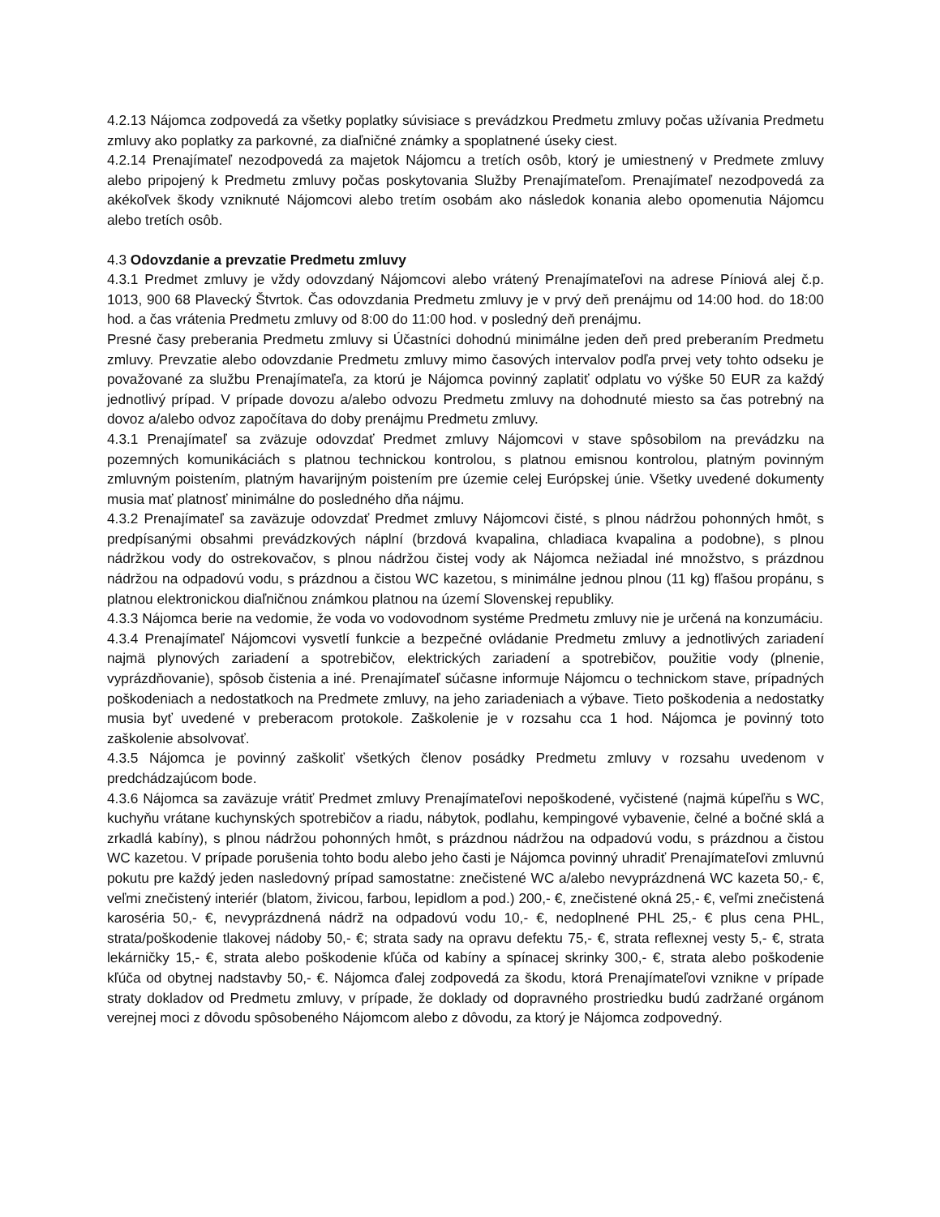4.2.13 Nájomca zodpovedá za všetky poplatky súvisiace s prevádzkou Predmetu zmluvy počas užívania Predmetu zmluvy ako poplatky za parkovné, za diaľničné známky a spoplatnené úseky ciest.
4.2.14 Prenajímateľ nezodpovedá za majetok Nájomcu a tretích osôb, ktorý je umiestnený v Predmete zmluvy alebo pripojený k Predmetu zmluvy počas poskytovania Služby Prenajímateľom. Prenajímateľ nezodpovedá za akékoľvek škody vzniknuté Nájomcovi alebo tretím osobám ako následok konania alebo opomenutia Nájomcu alebo tretích osôb.
4.3 Odovzdanie a prevzatie Predmetu zmluvy
4.3.1 Predmet zmluvy je vždy odovzdaný Nájomcovi alebo vrátený Prenajímateľovi na adrese Píniová alej č.p. 1013, 900 68 Plavecký Štvrtok. Čas odovzdania Predmetu zmluvy je v prvý deň prenájmu od 14:00 hod. do 18:00 hod. a čas vrátenia Predmetu zmluvy od 8:00 do 11:00 hod. v posledný deň prenájmu.
Presné časy preberania Predmetu zmluvy si Účastníci dohodnú minimálne jeden deň pred preberaním Predmetu zmluvy. Prevzatie alebo odovzdanie Predmetu zmluvy mimo časových intervalov podľa prvej vety tohto odseku je považované za službu Prenajímateľa, za ktorú je Nájomca povinný zaplatiť odplatu vo výške 50 EUR za každý jednotlivý prípad. V prípade dovozu a/alebo odvozu Predmetu zmluvy na dohodnuté miesto sa čas potrebný na dovoz a/alebo odvoz započítava do doby prenájmu Predmetu zmluvy.
4.3.1 Prenajímateľ sa zväzuje odovzdať Predmet zmluvy Nájomcovi v stave spôsobilom na prevádzku na pozemných komunikáciách s platnou technickou kontrolou, s platnou emisnou kontrolou, platným povinným zmluvným poistením, platným havarijným poistením pre územie celej Európskej únie. Všetky uvedené dokumenty musia mať platnosť minimálne do posledného dňa nájmu.
4.3.2 Prenajímateľ sa zaväzuje odovzdať Predmet zmluvy Nájomcovi čisté, s plnou nádržou pohonných hmôt, s predpísanými obsahmi prevádzkových náplní (brzdová kvapalina, chladiaca kvapalina a podobne), s plnou nádržkou vody do ostrekovačov, s plnou nádržou čistej vody ak Nájomca nežiadal iné množstvo, s prázdnou nádržou na odpadovú vodu, s prázdnou a čistou WC kazetou, s minimálne jednou plnou (11 kg) fľašou propánu, s platnou elektronickou diaľničnou známkou platnou na území Slovenskej republiky.
4.3.3 Nájomca berie na vedomie, že voda vo vodovodnom systéme Predmetu zmluvy nie je určená na konzumáciu.
4.3.4 Prenajímateľ Nájomcovi vysvetlí funkcie a bezpečné ovládanie Predmetu zmluvy a jednotlivých zariadení najmä plynových zariadení a spotrebičov, elektrických zariadení a spotrebičov, použitie vody (plnenie, vyprázdňovanie), spôsob čistenia a iné. Prenajímateľ súčasne informuje Nájomcu o technickom stave, prípadných poškodeniach a nedostatkoch na Predmete zmluvy, na jeho zariadeniach a výbave. Tieto poškodenia a nedostatky musia byť uvedené v preberacom protokole. Zaškolenie je v rozsahu cca 1 hod. Nájomca je povinný toto zaškolenie absolvovať.
4.3.5 Nájomca je povinný zaškoliť všetkých členov posádky Predmetu zmluvy v rozsahu uvedenom v predchádzajúcom bode.
4.3.6 Nájomca sa zaväzuje vrátiť Predmet zmluvy Prenajímateľovi nepoškodené, vyčistené (najmä kúpeľňu s WC, kuchyňu vrátane kuchynských spotrebičov a riadu, nábytok, podlahu, kempingové vybavenie, čelné a bočné sklá a zrkadlá kabíny), s plnou nádržou pohonných hmôt, s prázdnou nádržou na odpadovú vodu, s prázdnou a čistou WC kazetou. V prípade porušenia tohto bodu alebo jeho časti je Nájomca povinný uhradiť Prenajímateľovi zmluvnú pokutu pre každý jeden nasledovný prípad samostatne: znečistené WC a/alebo nevyprázdnená WC kazeta 50,- €, veľmi znečistený interiér (blatom, živicou, farbou, lepidlom a pod.) 200,- €, znečistené okná 25,- €, veľmi znečistená karoséria 50,- €, nevyprázdnená nádrž na odpadovú vodu 10,- €, nedoplnené PHL 25,- € plus cena PHL, strata/poškodenie tlakovej nádoby 50,- €; strata sady na opravu defektu 75,- €, strata reflexnej vesty 5,- €, strata lekárničky 15,- €, strata alebo poškodenie kľúča od kabíny a spínacej skrinky 300,- €, strata alebo poškodenie kľúča od obytnej nadstavby 50,- €. Nájomca ďalej zodpovedá za škodu, ktorá Prenajímateľovi vznikne v prípade straty dokladov od Predmetu zmluvy, v prípade, že doklady od dopravného prostriedku budú zadržané orgánom verejnej moci z dôvodu spôsobeného Nájomcom alebo z dôvodu, za ktorý je Nájomca zodpovedný.